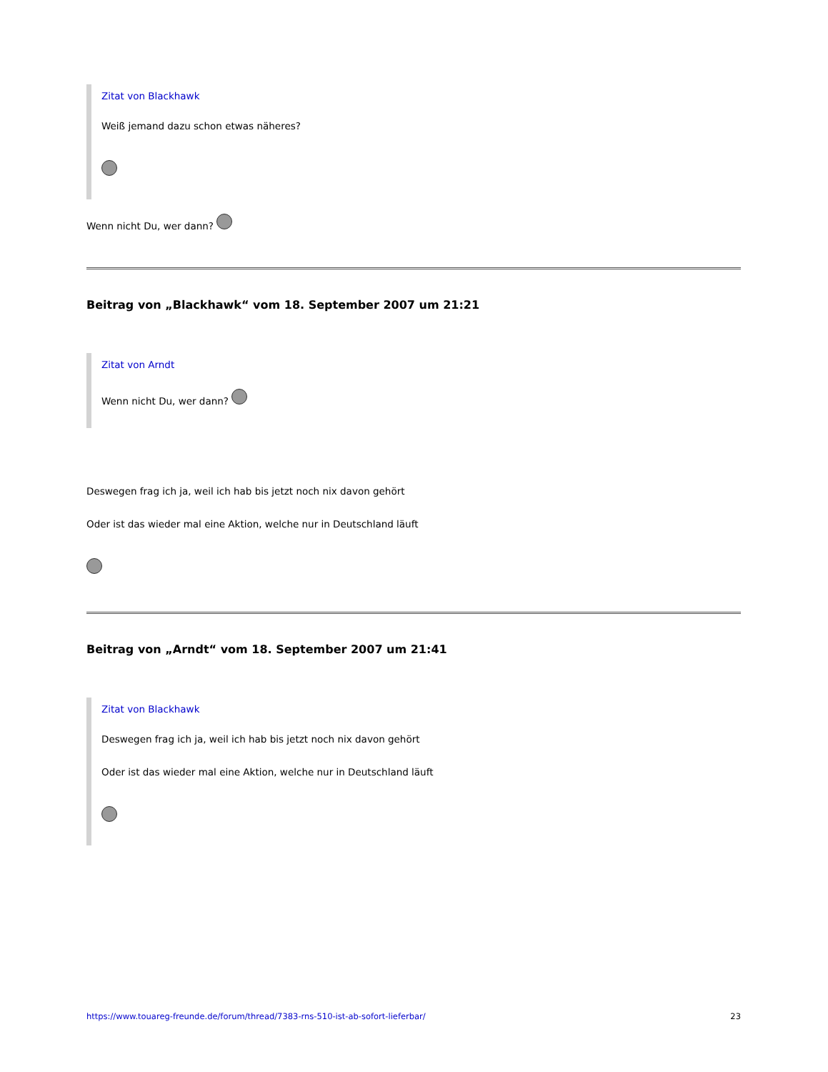Zitat von Blackhawk
Weiß jemand dazu schon etwas näheres?
Wenn nicht Du, wer dann?
Beitrag von „Blackhawk“ vom 18. September 2007 um 21:21
Zitat von Arndt
Wenn nicht Du, wer dann?
Deswegen frag ich ja, weil ich hab bis jetzt noch nix davon gehört
Oder ist das wieder mal eine Aktion, welche nur in Deutschland läuft
Beitrag von „Arndt“ vom 18. September 2007 um 21:41
Zitat von Blackhawk
Deswegen frag ich ja, weil ich hab bis jetzt noch nix davon gehört
Oder ist das wieder mal eine Aktion, welche nur in Deutschland läuft
https://www.touareg-freunde.de/forum/thread/7383-rns-510-ist-ab-sofort-lieferbar/ 23